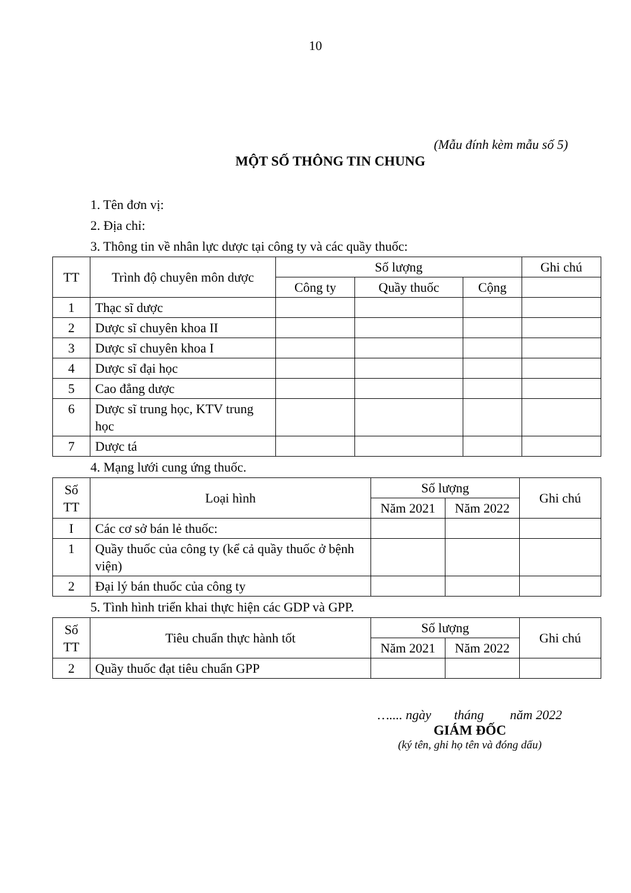10
(Mẫu đính kèm mẫu số 5)
MỘT SỐ THÔNG TIN CHUNG
1. Tên đơn vị:
2. Địa chỉ:
3. Thông tin về nhân lực dược tại công ty và các quầy thuốc:
| TT | Trình độ chuyên môn dược | Số lượng | | | Ghi chú |
| --- | --- | --- | --- | --- | --- |
| | | Công ty | Quầy thuốc | Cộng | |
| 1 | Thạc sĩ dược | | | | |
| 2 | Dược sĩ chuyên khoa II | | | | |
| 3 | Dược sĩ chuyên khoa I | | | | |
| 4 | Dược sĩ đại học | | | | |
| 5 | Cao đẳng dược | | | | |
| 6 | Dược sĩ trung học, KTV trung học | | | | |
| 7 | Dược tá | | | | |
4. Mạng lưới cung ứng thuốc.
| Số TT | Loại hình | Số lượng | | Ghi chú |
| --- | --- | --- | --- | --- |
| | | Năm 2021 | Năm 2022 | |
| I | Các cơ sở bán lẻ thuốc: | | | |
| 1 | Quầy thuốc của công ty (kể cả quầy thuốc ở bệnh viện) | | | |
| 2 | Đại lý bán thuốc của công ty | | | |
5. Tình hình triển khai thực hiện các GDP và GPP.
| Số TT | Tiêu chuẩn thực hành tốt | Số lượng | | Ghi chú |
| --- | --- | --- | --- | --- |
| | | Năm 2021 | Năm 2022 | |
| 2 | Quầy thuốc đạt tiêu chuẩn GPP | | | |
….... ngày tháng năm 2022
GIÁM ĐỐC
(ký tên, ghi họ tên và đóng dấu)